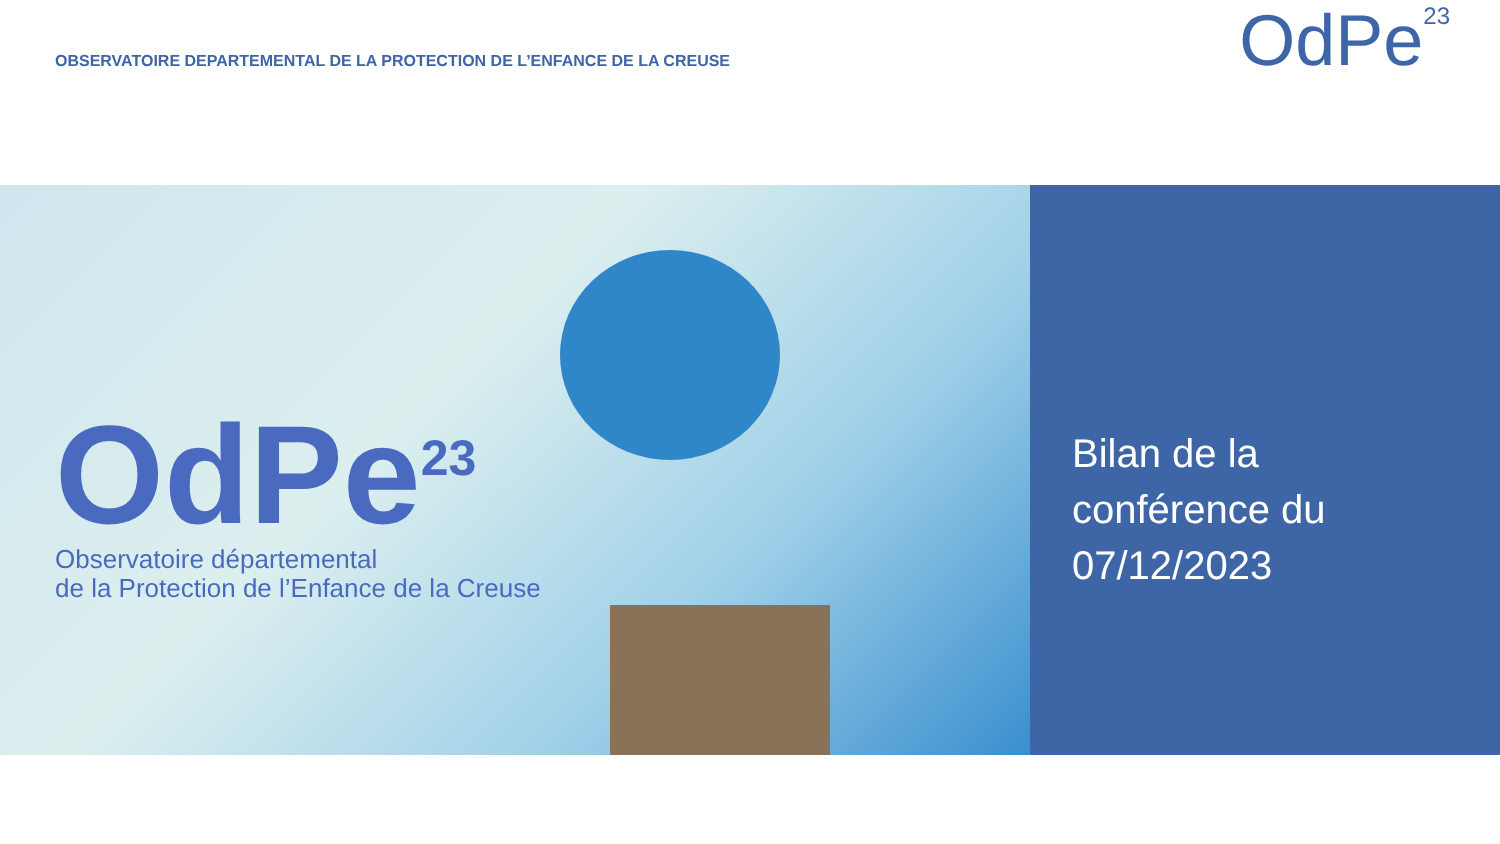OBSERVATOIRE DEPARTEMENTAL DE LA PROTECTION DE L’ENFANCE DE LA CREUSE
OdPe<sup>23</sup>
OdPe<sup>23</sup>
Observatoire départemental
de la Protection de l’Enfance de la Creuse
Bilan de la
conférence du
07/12/2023